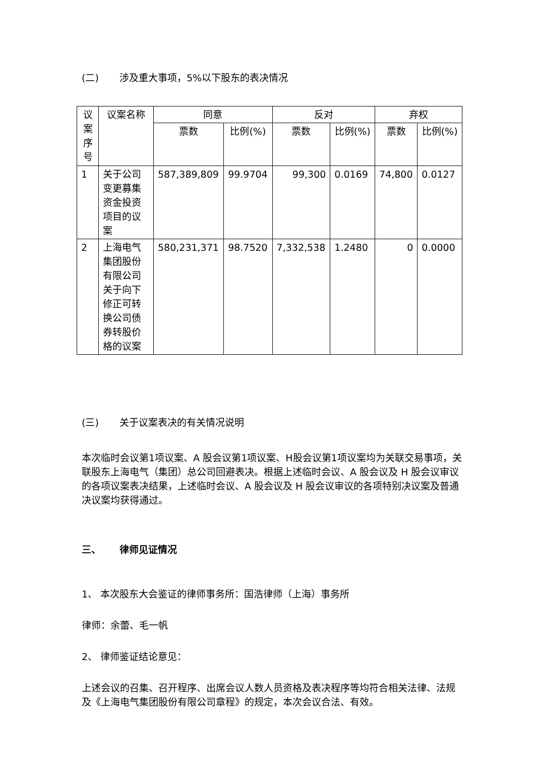(二) 涉及重大事项，5%以下股东的表决情况
| 议案序号 | 议案名称 | 同意 | | 反对 | | 弃权 | |
| --- | --- | --- | --- | --- | --- | --- | --- |
| | | 票数 | 比例(%) | 票数 | 比例(%) | 票数 | 比例(%) |
| 1 | 关于公司变更募集资金投资项目的议案 | 587,389,809 | 99.9704 | 99,300 | 0.0169 | 74,800 | 0.0127 |
| 2 | 上海电气集团股份有限公司关于向下修正可转换公司债券转股价格的议案 | 580,231,371 | 98.7520 | 7,332,538 | 1.2480 | 0 | 0.0000 |
(三) 关于议案表决的有关情况说明
本次临时会议第1项议案、A 股会议第1项议案、H股会议第1项议案均为关联交易事项，关联股东上海电气（集团）总公司回避表决。根据上述临时会议、A 股会议及 H 股会议审议的各项议案表决结果，上述临时会议、A 股会议及 H 股会议审议的各项特别决议案及普通决议案均获得通过。
三、 律师见证情况
1、 本次股东大会鉴证的律师事务所：国浩律师（上海）事务所
律师：余蕾、毛一帆
2、 律师鉴证结论意见：
上述会议的召集、召开程序、出席会议人数人员资格及表决程序等均符合相关法律、法规及《上海电气集团股份有限公司章程》的规定，本次会议合法、有效。